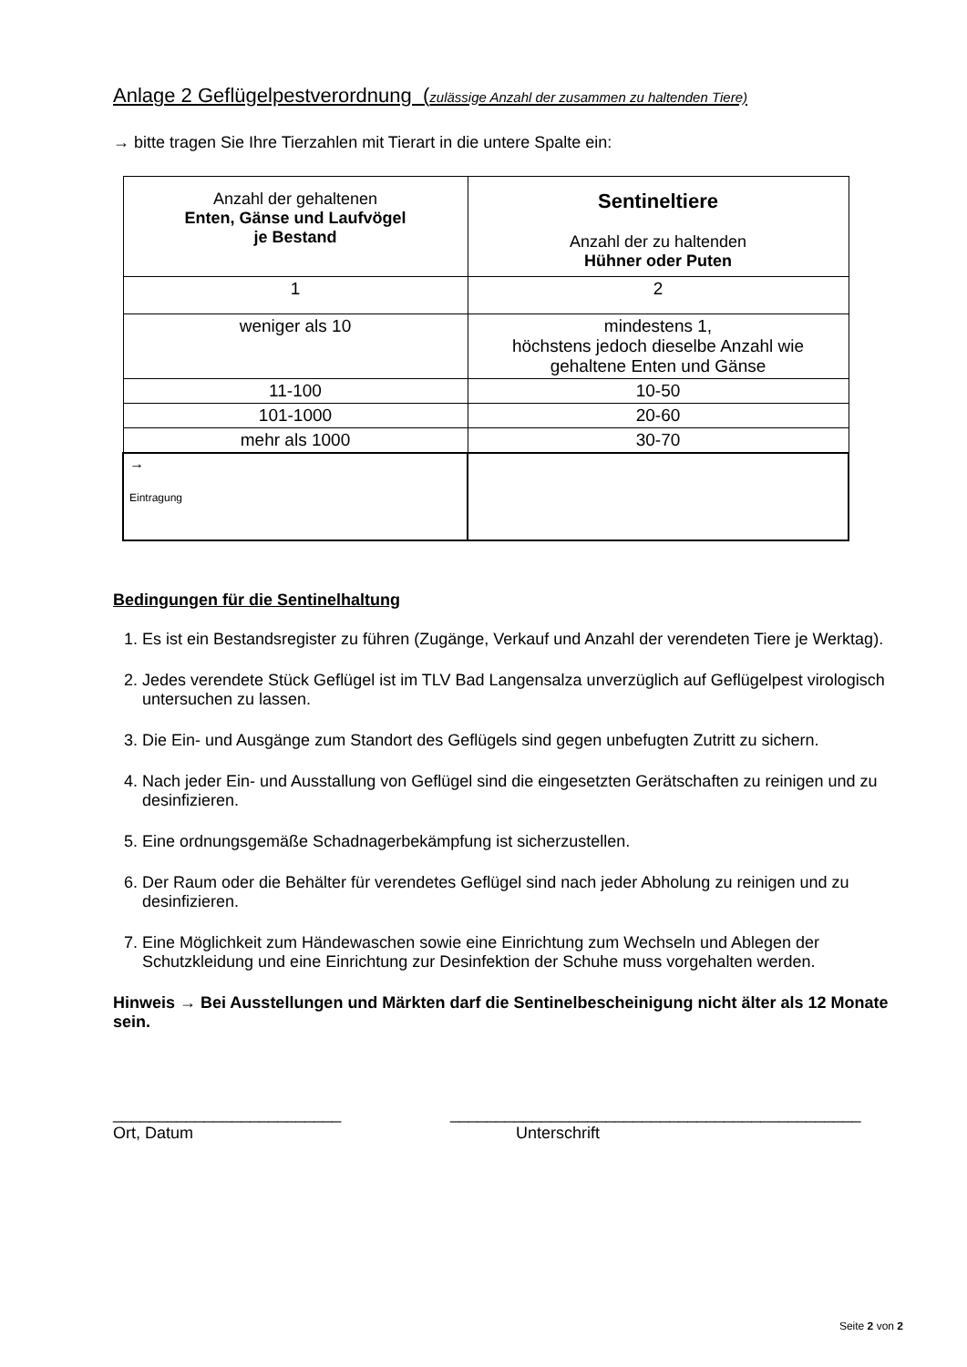Anlage 2 Geflügelpestverordnung (zulässige Anzahl der zusammen zu haltenden Tiere)
→ bitte tragen Sie Ihre Tierzahlen mit Tierart in die untere Spalte ein:
| Anzahl der gehaltenen Enten, Gänse und Laufvögel je Bestand | Sentineltiere Anzahl der zu haltenden Hühner oder Puten |
| --- | --- |
| 1 | 2 |
| weniger als 10 | mindestens 1, höchstens jedoch dieselbe Anzahl wie gehaltene Enten und Gänse |
| 11-100 | 10-50 |
| 101-1000 | 20-60 |
| mehr als 1000 | 30-70 |
| → Eintragung | |
Bedingungen für die Sentinelhaltung
1. Es ist ein Bestandsregister zu führen (Zugänge, Verkauf und Anzahl der verendeten Tiere je Werktag).
2. Jedes verendete Stück Geflügel ist im TLV Bad Langensalza unverzüglich auf Geflügelpest virologisch untersuchen zu lassen.
3. Die Ein- und Ausgänge zum Standort des Geflügels sind gegen unbefugten Zutritt zu sichern.
4. Nach jeder Ein- und Ausstallung von Geflügel sind die eingesetzten Gerätschaften zu reinigen und zu desinfizieren.
5. Eine ordnungsgemäße Schadnagerbekämpfung ist sicherzustellen.
6. Der Raum oder die Behälter für verendetes Geflügel sind nach jeder Abholung zu reinigen und zu desinfizieren.
7. Eine Möglichkeit zum Händewaschen sowie eine Einrichtung zum Wechseln und Ablegen der Schutzkleidung und eine Einrichtung zur Desinfektion der Schuhe muss vorgehalten werden.
Hinweis → Bei Ausstellungen und Märkten darf die Sentinelbescheinigung nicht älter als 12 Monate sein.
_________________________
Ort, Datum
_____________________________________________
Unterschrift
Seite 2 von 2